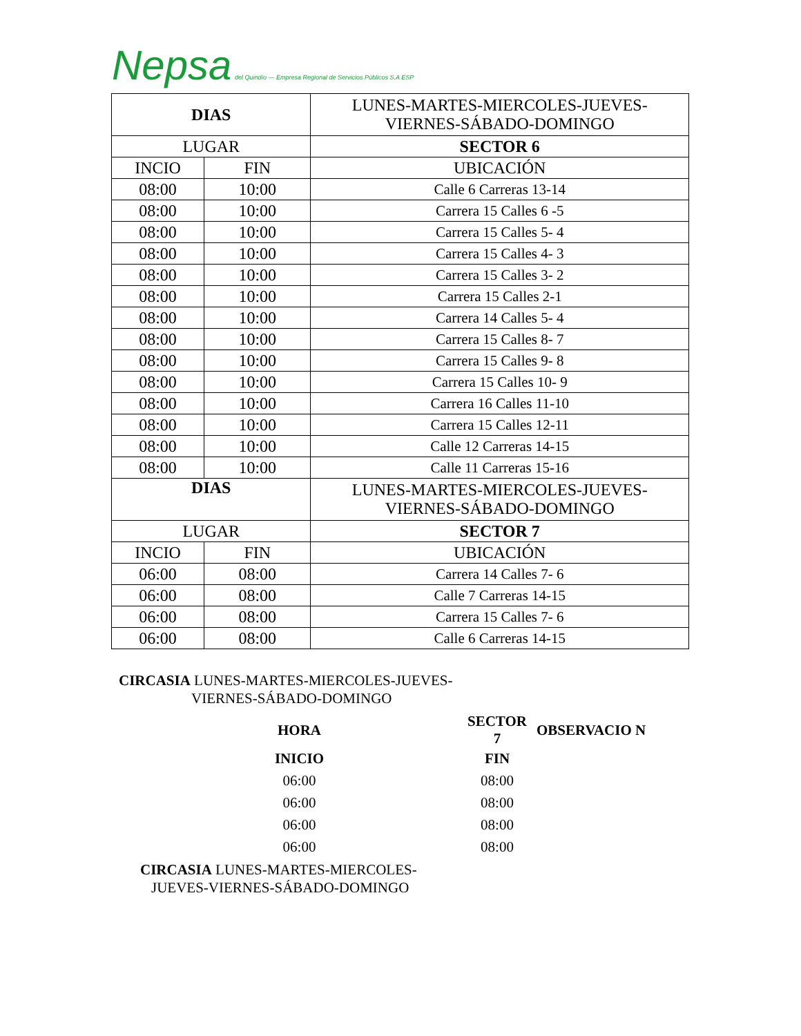Nepsa del Quindío — Empresa Regional de Servicios Públicos S.A ESP
| DIAS | | LUNES-MARTES-MIERCOLES-JUEVES- VIERNES-SÁBADO-DOMINGO |
| LUGAR | | SECTOR 6 |
| INCIO | FIN | UBICACIÓN |
| 08:00 | 10:00 | Calle 6 Carreras 13-14 |
| 08:00 | 10:00 | Carrera 15 Calles 6 -5 |
| 08:00 | 10:00 | Carrera 15 Calles 5- 4 |
| 08:00 | 10:00 | Carrera 15 Calles 4- 3 |
| 08:00 | 10:00 | Carrera 15 Calles 3- 2 |
| 08:00 | 10:00 | Carrera 15 Calles 2-1 |
| 08:00 | 10:00 | Carrera 14 Calles 5- 4 |
| 08:00 | 10:00 | Carrera 15 Calles 8- 7 |
| 08:00 | 10:00 | Carrera 15 Calles 9- 8 |
| 08:00 | 10:00 | Carrera 15 Calles 10- 9 |
| 08:00 | 10:00 | Carrera 16 Calles 11-10 |
| 08:00 | 10:00 | Carrera 15 Calles 12-11 |
| 08:00 | 10:00 | Calle 12 Carreras 14-15 |
| 08:00 | 10:00 | Calle 11 Carreras 15-16 |
| DIAS | | LUNES-MARTES-MIERCOLES-JUEVES- VIERNES-SÁBADO-DOMINGO |
| LUGAR | | SECTOR 7 |
| INCIO | FIN | UBICACIÓN |
| 06:00 | 08:00 | Carrera 14 Calles 7- 6 |
| 06:00 | 08:00 | Calle 7 Carreras 14-15 |
| 06:00 | 08:00 | Carrera 15 Calles 7- 6 |
| 06:00 | 08:00 | Calle 6 Carreras 14-15 |
CIRCASIA LUNES-MARTES-MIERCOLES-JUEVES-
VIERNES-SÁBADO-DOMINGO
| HORA | | SECTOR 7 | OBSERVACIO N |
| INICIO | | FIN | |
| 06:00 | | 08:00 | |
| 06:00 | | 08:00 | |
| 06:00 | | 08:00 | |
| 06:00 | | 08:00 | |
CIRCASIA LUNES-MARTES-MIERCOLES-
JUEVES-VIERNES-SÁBADO-DOMINGO